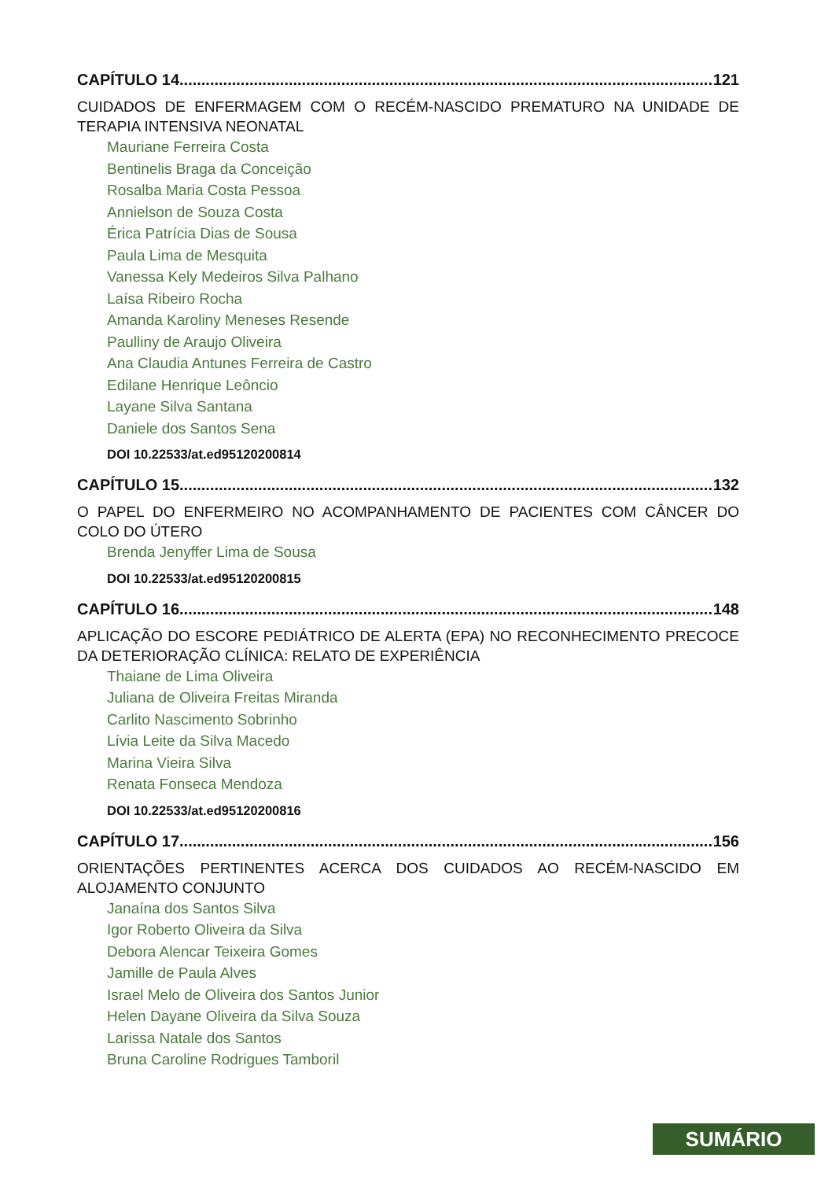CAPÍTULO 14.......................................................................................................................... 121
CUIDADOS DE ENFERMAGEM COM O RECÉM-NASCIDO PREMATURO NA UNIDADE DE TERAPIA INTENSIVA NEONATAL
Mauriane Ferreira Costa
Bentinelis Braga da Conceição
Rosalba Maria Costa Pessoa
Annielson de Souza Costa
Érica Patrícia Dias de Sousa
Paula Lima de Mesquita
Vanessa Kely Medeiros Silva Palhano
Laísa Ribeiro Rocha
Amanda Karoliny Meneses Resende
Paulliny de Araujo Oliveira
Ana Claudia Antunes Ferreira de Castro
Edilane Henrique Leôncio
Layane Silva Santana
Daniele dos Santos Sena
DOI 10.22533/at.ed95120200814
CAPÍTULO 15.......................................................................................................................... 132
O PAPEL DO ENFERMEIRO NO ACOMPANHAMENTO DE PACIENTES COM CÂNCER DO COLO DO ÚTERO
Brenda Jenyffer Lima de Sousa
DOI 10.22533/at.ed95120200815
CAPÍTULO 16.......................................................................................................................... 148
APLICAÇÃO DO ESCORE PEDIÁTRICO DE ALERTA (EPA) NO RECONHECIMENTO PRECOCE DA DETERIORAÇÃO CLÍNICA: RELATO DE EXPERIÊNCIA
Thaiane de Lima Oliveira
Juliana de Oliveira Freitas Miranda
Carlito Nascimento Sobrinho
Lívia Leite da Silva Macedo
Marina Vieira Silva
Renata Fonseca Mendoza
DOI 10.22533/at.ed95120200816
CAPÍTULO 17.......................................................................................................................... 156
ORIENTAÇÕES PERTINENTES ACERCA DOS CUIDADOS AO RECÉM-NASCIDO EM ALOJAMENTO CONJUNTO
Janaína dos Santos Silva
Igor Roberto Oliveira da Silva
Debora Alencar Teixeira Gomes
Jamille de Paula Alves
Israel Melo de Oliveira dos Santos Junior
Helen Dayane Oliveira da Silva Souza
Larissa Natale dos Santos
Bruna Caroline Rodrigues Tamboril
SUMÁRIO